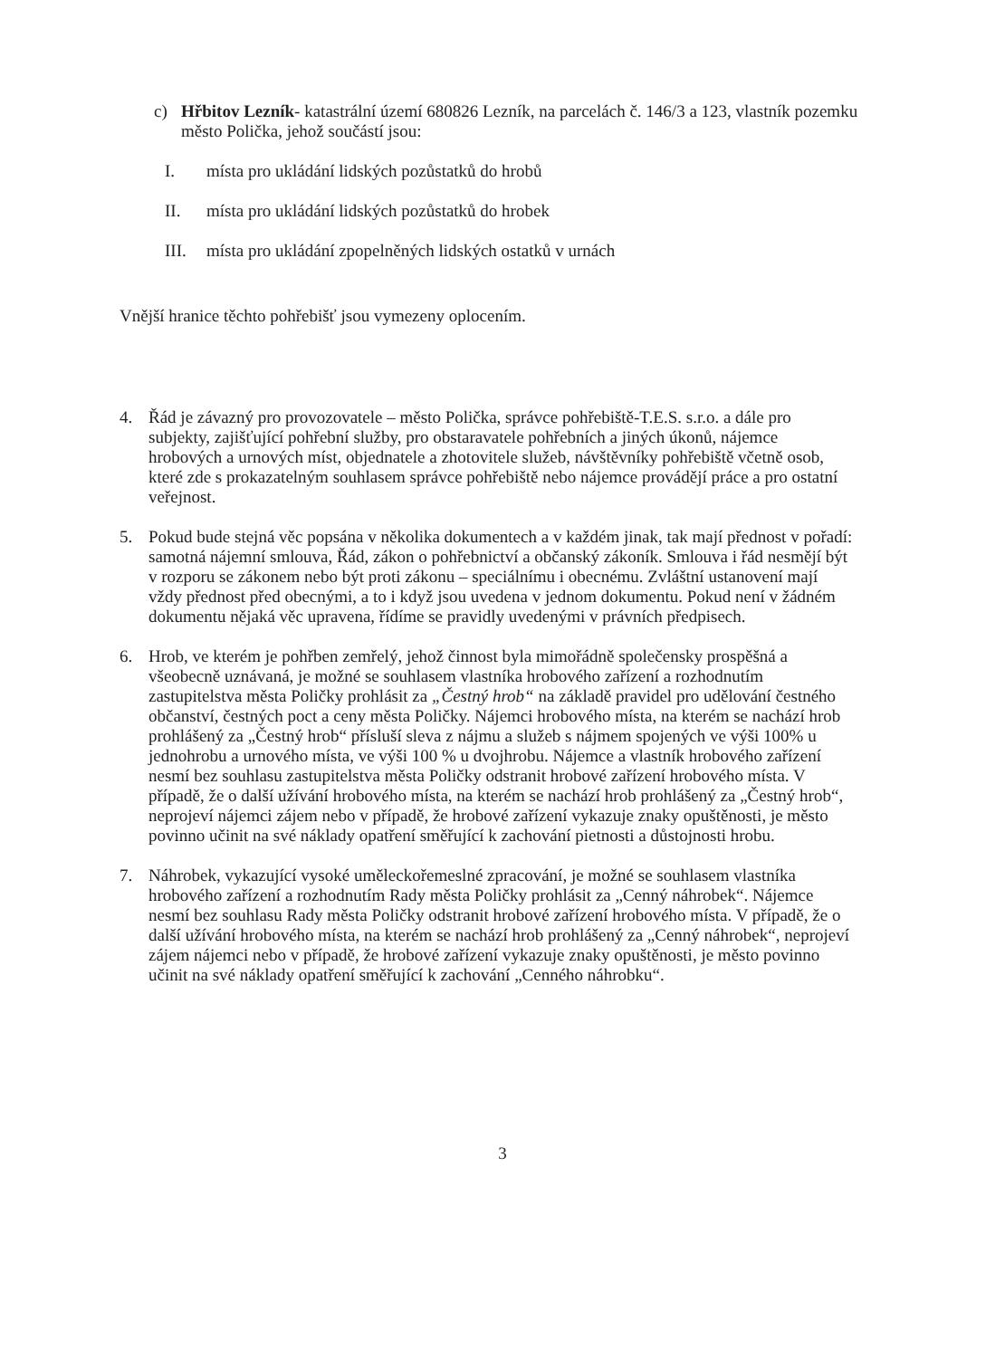c) Hřbitov Lezník- katastrální území 680826 Lezník, na parcelách č. 146/3 a 123, vlastník pozemku město Polička, jehož součástí jsou:
I. místa pro ukládání lidských pozůstatků do hrobů
II. místa pro ukládání lidských pozůstatků do hrobek
III. místa pro ukládání zpopelněných lidských ostatků v urnách
Vnější hranice těchto pohřebišť jsou vymezeny oplocením.
4. Řád je závazný pro provozovatele – město Polička, správce pohřebiště-T.E.S. s.r.o. a dále pro subjekty, zajišťující pohřební služby, pro obstaravatele pohřebních a jiných úkonů, nájemce hrobových a urnových míst, objednatele a zhotovitele služeb, návštěvníky pohřebiště včetně osob, které zde s prokazatelným souhlasem správce pohřebiště nebo nájemce provádějí práce a pro ostatní veřejnost.
5. Pokud bude stejná věc popsána v několika dokumentech a v každém jinak, tak mají přednost v pořadí: samotná nájemní smlouva, Řád, zákon o pohřebnictví a občanský zákoník. Smlouva i řád nesmějí být v rozporu se zákonem nebo být proti zákonu – speciálnímu i obecnému. Zvláštní ustanovení mají vždy přednost před obecnými, a to i když jsou uvedena v jednom dokumentu. Pokud není v žádném dokumentu nějaká věc upravena, řídíme se pravidly uvedenými v právních předpisech.
6. Hrob, ve kterém je pohřben zemřelý, jehož činnost byla mimořádně společensky prospěšná a všeobecně uznávaná, je možné se souhlasem vlastníka hrobového zařízení a rozhodnutím zastupitelstva města Poličky prohlásit za „Čestný hrob“ na základě pravidel pro udělování čestného občanství, čestných poct a ceny města Poličky. Nájemci hrobového místa, na kterém se nachází hrob prohlášený za „Čestný hrob“ přísluší sleva z nájmu a služeb s nájmem spojených ve výši 100% u jednohrobu a urnového místa, ve výši 100 % u dvojhrobu. Nájemce a vlastník hrobového zařízení nesmí bez souhlasu zastupitelstva města Poličky odstranit hrobové zařízení hrobového místa. V případě, že o další užívání hrobového místa, na kterém se nachází hrob prohlášený za „Čestný hrob“, neprojeví nájemci zájem nebo v případě, že hrobové zařízení vykazuje znaky opuštěnosti, je město povinno učinit na své náklady opatření směřující k zachování pietnosti a důstojnosti hrobu.
7. Náhrobek, vykazující vysoké uměleckořemeslné zpracování, je možné se souhlasem vlastníka hrobového zařízení a rozhodnutím Rady města Poličky prohlásit za „Cenný náhrobek“. Nájemce nesmí bez souhlasu Rady města Poličky odstranit hrobové zařízení hrobového místa. V případě, že o další užívání hrobového místa, na kterém se nachází hrob prohlášený za „Cenný náhrobek“, neprojeví zájem nájemci nebo v případě, že hrobové zařízení vykazuje znaky opuštěnosti, je město povinno učinit na své náklady opatření směřující k zachování „Cenného náhrobku“.
3